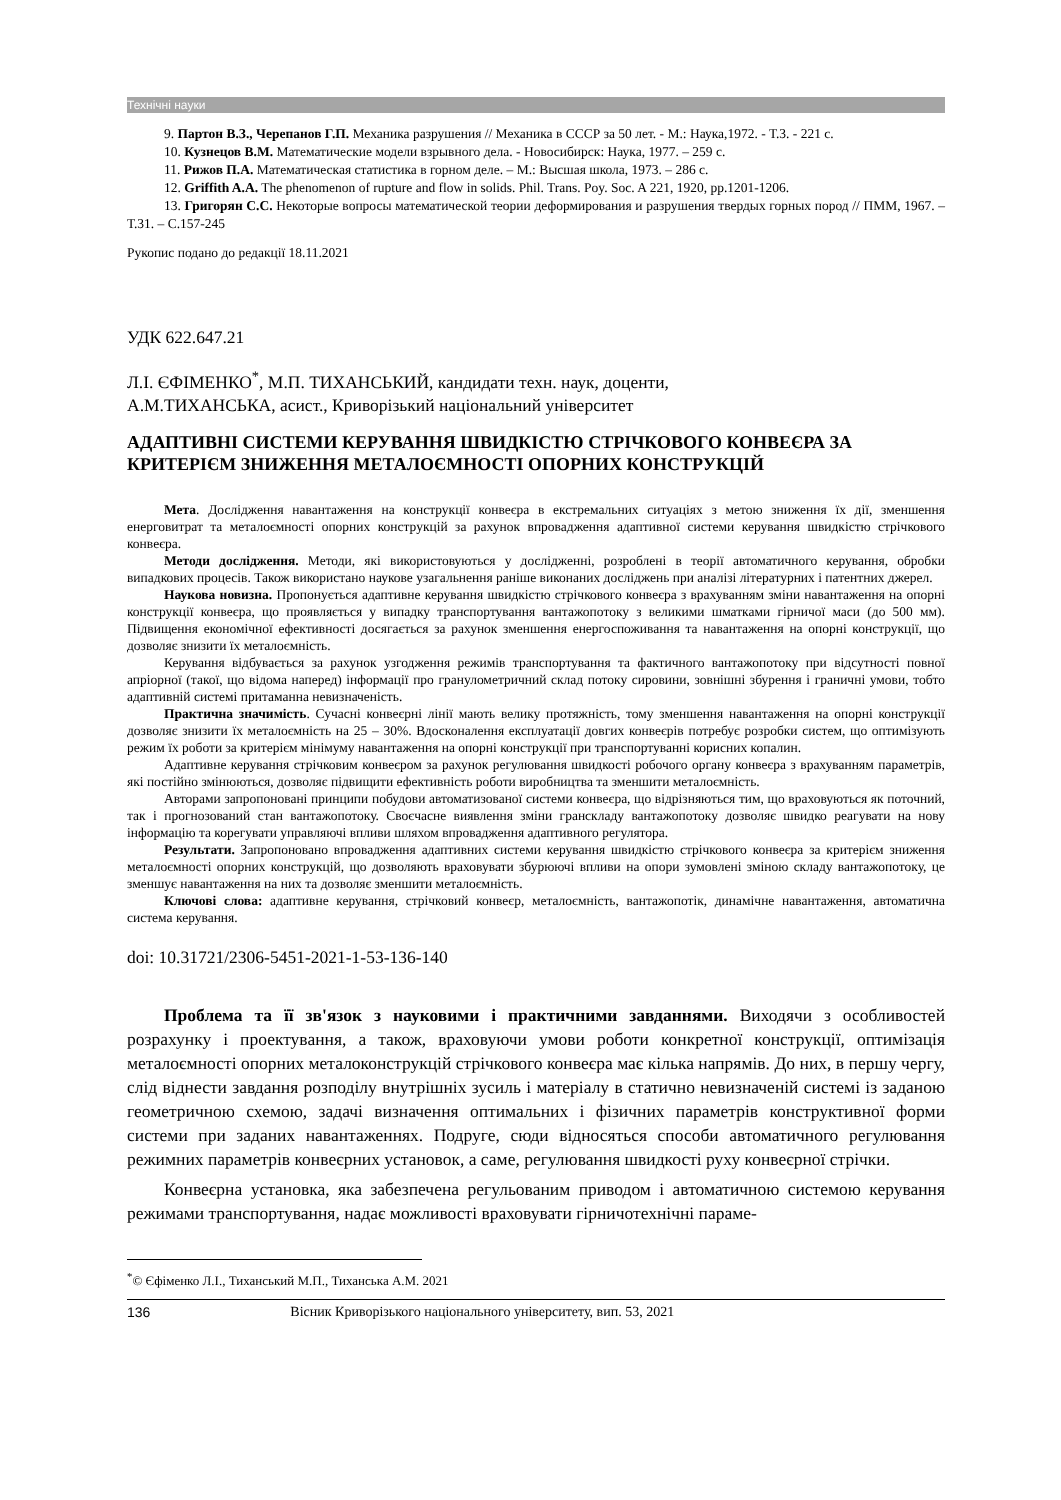Технічні науки
9. Партон В.З., Черепанов Г.П. Механика разрушения // Механика в СССР за 50 лет. - М.: Наука,1972. - Т.3. - 221 с.
10. Кузнецов В.М. Математические модели взрывного дела. - Новосибирск: Наука, 1977. – 259 с.
11. Рижов П.А. Математическая статистика в горном деле. – М.: Высшая школа, 1973. – 286 с.
12. Griffith A.A. The phenomenon of rupture and flow in solids. Phil. Trans. Poy. Soc. A 221, 1920, pp.1201-1206.
13. Григорян С.С. Некоторые вопросы математической теории деформирования и разрушения твердых горных пород // ПММ, 1967. – Т.31. – С.157-245
Рукопис подано до редакції 18.11.2021
УДК 622.647.21
Л.І. ЄФІМЕНКО<sup>*</sup>, М.П. ТИХАНСЬКИЙ, кандидати техн. наук, доценти,
А.М.ТИХАНСЬКА, асист., Криворізький національний університет
АДАПТИВНІ СИСТЕМИ КЕРУВАННЯ ШВИДКІСТЮ СТРІЧКОВОГО КОНВЕЄРА ЗА КРИТЕРІЄМ ЗНИЖЕННЯ МЕТАЛОЄМНОСТІ ОПОРНИХ КОНСТРУКЦІЙ
Мета. Дослідження навантаження на конструкції конвеєра в екстремальних ситуаціях з метою зниження їх дії, зменшення енерговитрат та металоємності опорних конструкцій за рахунок впровадження адаптивної системи керування швидкістю стрічкового конвеєра.
Методи дослідження. Методи, які використовуються у дослідженні, розроблені в теорії автоматичного керування, обробки випадкових процесів. Також використано наукове узагальнення раніше виконаних досліджень при аналізі літературних і патентних джерел.
Наукова новизна. Пропонується адаптивне керування швидкістю стрічкового конвеєра з врахуванням зміни навантаження на опорні конструкції конвеєра, що проявляється у випадку транспортування вантажопотоку з великими шматками гірничої маси (до 500 мм). Підвищення економічної ефективності досягається за рахунок зменшення енергоспоживання та навантаження на опорні конструкції, що дозволяє знизити їх металоємність.
Керування відбувається за рахунок узгодження режимів транспортування та фактичного вантажопотоку при відсутності повної апріорної (такої, що відома наперед) інформації про гранулометричний склад потоку сировини, зовнішні збурення і граничні умови, тобто адаптивній системі притаманна невизначеність.
Практична значимість. Сучасні конвеєрні лінії мають велику протяжність, тому зменшення навантаження на опорні конструкції дозволяє знизити їх металоємність на 25 – 30%. Вдосконалення експлуатації довгих конвеєрів потребує розробки систем, що оптимізують режим їх роботи за критерієм мінімуму навантаження на опорні конструкції при транспортуванні корисних копалин.
Адаптивне керування стрічковим конвеєром за рахунок регулювання швидкості робочого органу конвеєра з врахуванням параметрів, які постійно змінюються, дозволяє підвищити ефективність роботи виробництва та зменшити металоємність.
Авторами запропоновані принципи побудови автоматизованої системи конвеєра, що відрізняються тим, що враховуються як поточний, так і прогнозований стан вантажопотоку. Своєчасне виявлення зміни гранскладу вантажопотоку дозволяє швидко реагувати на нову інформацію та корегувати управляючі впливи шляхом впровадження адаптивного регулятора.
Результати. Запропоновано впровадження адаптивних системи керування швидкістю стрічкового конвеєра за критерієм зниження металоємності опорних конструкцій, що дозволяють враховувати збурюючі впливи на опори зумовлені зміною складу вантажопотоку, це зменшує навантаження на них та дозволяє зменшити металоємність.
Ключові слова: адаптивне керування, стрічковий конвеєр, металоємність, вантажопотік, динамічне навантаження, автоматична система керування.
doi: 10.31721/2306-5451-2021-1-53-136-140
Проблема та її зв'язок з науковими і практичними завданнями. Виходячи з особливостей розрахунку і проектування, а також, враховуючи умови роботи конкретної конструкції, оптимізація металоємності опорних металоконструкцій стрічкового конвеєра має кілька напрямів. До них, в першу чергу, слід віднести завдання розподілу внутрішніх зусиль і матеріалу в статично невизначеній системі із заданою геометричною схемою, задачі визначення оптимальних і фізичних параметрів конструктивної форми системи при заданих навантаженнях. Подруге, сюди відносяться способи автоматичного регулювання режимних параметрів конвеєрних установок, а саме, регулювання швидкості руху конвеєрної стрічки.
Конвеєрна установка, яка забезпечена регульованим приводом і автоматичною системою керування режимами транспортування, надає можливості враховувати гірничотехнічні параме-
<sup>*</sup>© Єфіменко Л.І., Тиханський М.П., Тиханська А.М. 2021
136 Вісник Криворізького національного університету, вип. 53, 2021